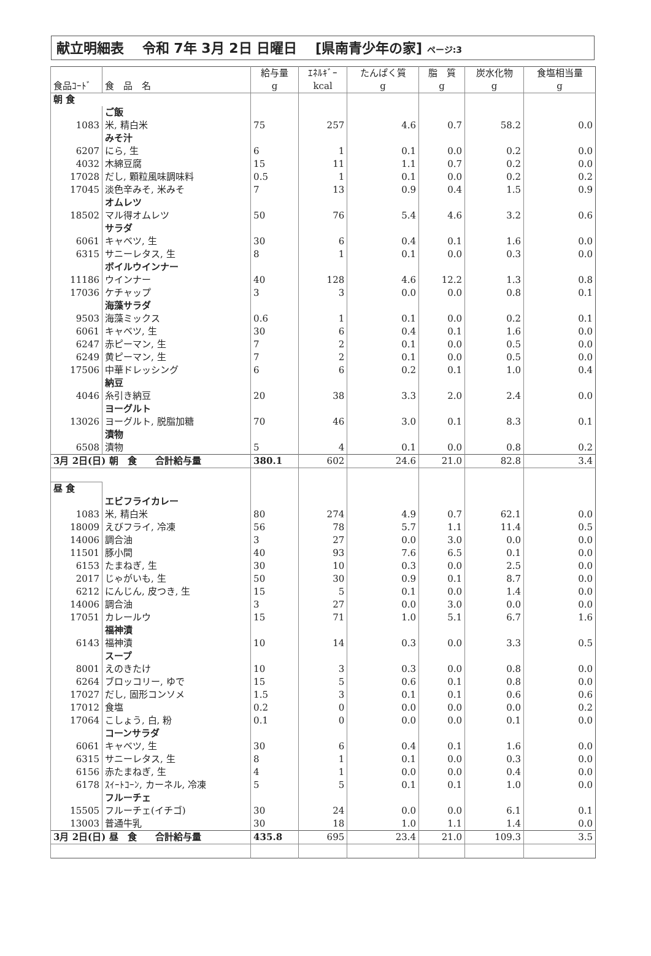献立明細表　 令和 7年 3月 2日 日曜日　 [県南青少年の家] ページ:3
| 食品ｺｰﾄﾞ | 食 品 名 | 給与量 g | ｴﾈﾙｷﾞｰ kcal | たんぱく質 g | 脂 質 g | 炭水化物 g | 食塩相当量 g |
| --- | --- | --- | --- | --- | --- | --- | --- |
| 朝 食 | | | | | | | |
| | ご飯 | | | | | | |
| 1083 | 米, 精白米 | 75 | 257 | 4.6 | 0.7 | 58.2 | 0.0 |
| | みそ汁 | | | | | | |
| 6207 | にら, 生 | 6 | 1 | 0.1 | 0.0 | 0.2 | 0.0 |
| 4032 | 木綿豆腐 | 15 | 11 | 1.1 | 0.7 | 0.2 | 0.0 |
| 17028 | だし, 顆粒風味調味料 | 0.5 | 1 | 0.1 | 0.0 | 0.2 | 0.2 |
| 17045 | 淡色辛みそ, 米みそ | 7 | 13 | 0.9 | 0.4 | 1.5 | 0.9 |
| | オムレツ | | | | | | |
| 18502 | マル得オムレツ | 50 | 76 | 5.4 | 4.6 | 3.2 | 0.6 |
| | サラダ | | | | | | |
| 6061 | キャベツ, 生 | 30 | 6 | 0.4 | 0.1 | 1.6 | 0.0 |
| 6315 | サニーレタス, 生 | 8 | 1 | 0.1 | 0.0 | 0.3 | 0.0 |
| | ボイルウインナー | | | | | | |
| 11186 | ウインナー | 40 | 128 | 4.6 | 12.2 | 1.3 | 0.8 |
| 17036 | ケチャップ | 3 | 3 | 0.0 | 0.0 | 0.8 | 0.1 |
| | 海藻サラダ | | | | | | |
| 9503 | 海藻ミックス | 0.6 | 1 | 0.1 | 0.0 | 0.2 | 0.1 |
| 6061 | キャベツ, 生 | 30 | 6 | 0.4 | 0.1 | 1.6 | 0.0 |
| 6247 | 赤ピーマン, 生 | 7 | 2 | 0.1 | 0.0 | 0.5 | 0.0 |
| 6249 | 黄ピーマン, 生 | 7 | 2 | 0.1 | 0.0 | 0.5 | 0.0 |
| 17506 | 中華ドレッシング | 6 | 6 | 0.2 | 0.1 | 1.0 | 0.4 |
| | 納豆 | | | | | | |
| 4046 | 糸引き納豆 | 20 | 38 | 3.3 | 2.0 | 2.4 | 0.0 |
| | ヨーグルト | | | | | | |
| 13026 | ヨーグルト, 脱脂加糖 | 70 | 46 | 3.0 | 0.1 | 8.3 | 0.1 |
| | 漬物 | | | | | | |
| 6508 | 漬物 | 5 | 4 | 0.1 | 0.0 | 0.8 | 0.2 |
| 3月 2日(日) 朝 食 合計給与量 | | 380.1 | 602 | 24.6 | 21.0 | 82.8 | 3.4 |
| 昼 食 | | | | | | | |
| | エビフライカレー | | | | | | |
| 1083 | 米, 精白米 | 80 | 274 | 4.9 | 0.7 | 62.1 | 0.0 |
| 18009 | えびフライ, 冷凍 | 56 | 78 | 5.7 | 1.1 | 11.4 | 0.5 |
| 14006 | 調合油 | 3 | 27 | 0.0 | 3.0 | 0.0 | 0.0 |
| 11501 | 豚小間 | 40 | 93 | 7.6 | 6.5 | 0.1 | 0.0 |
| 6153 | たまねぎ, 生 | 30 | 10 | 0.3 | 0.0 | 2.5 | 0.0 |
| 2017 | じゃがいも, 生 | 50 | 30 | 0.9 | 0.1 | 8.7 | 0.0 |
| 6212 | にんじん, 皮つき, 生 | 15 | 5 | 0.1 | 0.0 | 1.4 | 0.0 |
| 14006 | 調合油 | 3 | 27 | 0.0 | 3.0 | 0.0 | 0.0 |
| 17051 | カレールウ | 15 | 71 | 1.0 | 5.1 | 6.7 | 1.6 |
| | 福神漬 | | | | | | |
| 6143 | 福神漬 | 10 | 14 | 0.3 | 0.0 | 3.3 | 0.5 |
| | スープ | | | | | | |
| 8001 | えのきたけ | 10 | 3 | 0.3 | 0.0 | 0.8 | 0.0 |
| 6264 | ブロッコリー, ゆで | 15 | 5 | 0.6 | 0.1 | 0.8 | 0.0 |
| 17027 | だし, 固形コンソメ | 1.5 | 3 | 0.1 | 0.1 | 0.6 | 0.6 |
| 17012 | 食塩 | 0.2 | 0 | 0.0 | 0.0 | 0.0 | 0.2 |
| 17064 | こしょう, 白, 粉 | 0.1 | 0 | 0.0 | 0.0 | 0.1 | 0.0 |
| | コーンサラダ | | | | | | |
| 6061 | キャベツ, 生 | 30 | 6 | 0.4 | 0.1 | 1.6 | 0.0 |
| 6315 | サニーレタス, 生 | 8 | 1 | 0.1 | 0.0 | 0.3 | 0.0 |
| 6156 | 赤たまねぎ, 生 | 4 | 1 | 0.0 | 0.0 | 0.4 | 0.0 |
| 6178 | ｽｲｰﾄｺｰﾝ, カーネル, 冷凍 | 5 | 5 | 0.1 | 0.1 | 1.0 | 0.0 |
| | フルーチェ | | | | | | |
| 15505 | フルーチェ(イチゴ) | 30 | 24 | 0.0 | 0.0 | 6.1 | 0.1 |
| 13003 | 普通牛乳 | 30 | 18 | 1.0 | 1.1 | 1.4 | 0.0 |
| 3月 2日(日) 昼 食 合計給与量 | | 435.8 | 695 | 23.4 | 21.0 | 109.3 | 3.5 |